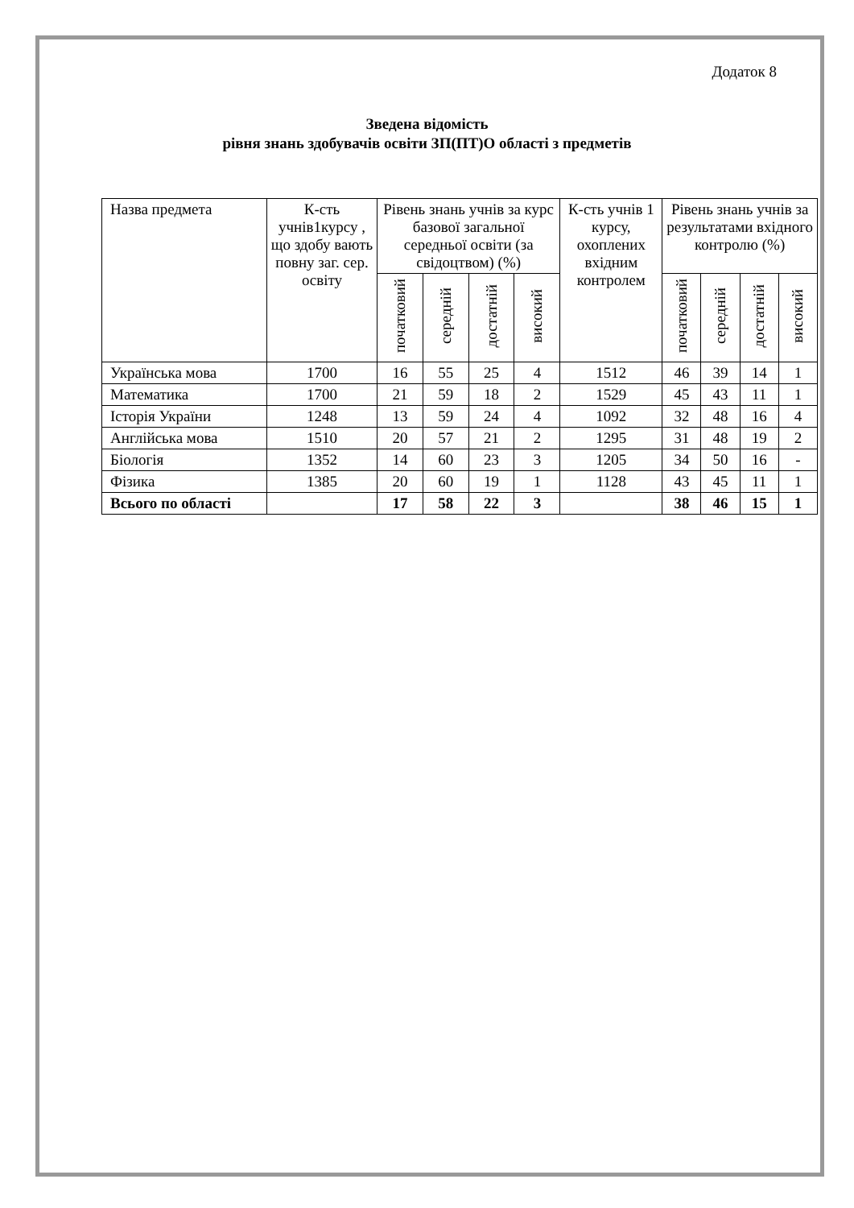Додаток 8
Зведена відомість
рівня знань здобувачів освіти ЗП(ПТ)О області з предметів
| Назва предмета | К-сть учнів1курсу , що здобу вають повну заг. сер. освіту | Рівень знань учнів за курс базової загальної середньої освіти (за свідоцтвом) (%) | | | | К-сть учнів 1 курсу, охоплених вхідним контролем | Рівень знань учнів за результатами вхідного контролю (%) | | | |
| --- | --- | --- | --- | --- | --- | --- | --- | --- | --- | --- |
| | | початковий | середній | достатній | високий | | початковий | середній | достатній | високий |
| Українська мова | 1700 | 16 | 55 | 25 | 4 | 1512 | 46 | 39 | 14 | 1 |
| Математика | 1700 | 21 | 59 | 18 | 2 | 1529 | 45 | 43 | 11 | 1 |
| Історія України | 1248 | 13 | 59 | 24 | 4 | 1092 | 32 | 48 | 16 | 4 |
| Англійська мова | 1510 | 20 | 57 | 21 | 2 | 1295 | 31 | 48 | 19 | 2 |
| Біологія | 1352 | 14 | 60 | 23 | 3 | 1205 | 34 | 50 | 16 | - |
| Фізика | 1385 | 20 | 60 | 19 | 1 | 1128 | 43 | 45 | 11 | 1 |
| Всього по області | | 17 | 58 | 22 | 3 | | 38 | 46 | 15 | 1 |